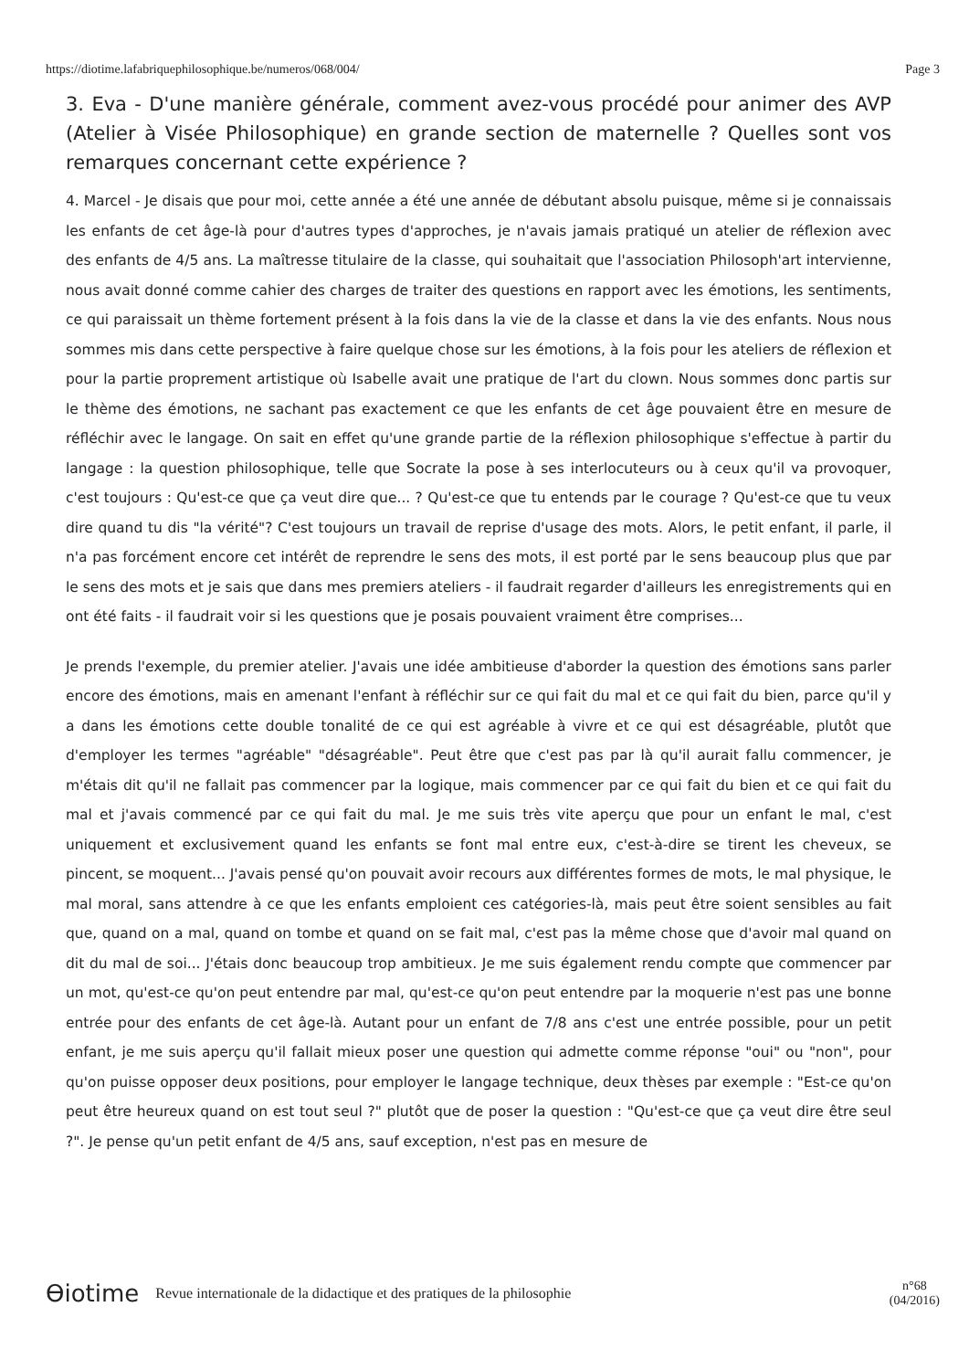https://diotime.lafabriquephilosophique.be/numeros/068/004/ Page 3
3. Eva - D'une manière générale, comment avez-vous procédé pour animer des AVP (Atelier à Visée Philosophique) en grande section de maternelle ? Quelles sont vos remarques concernant cette expérience ?
4. Marcel - Je disais que pour moi, cette année a été une année de débutant absolu puisque, même si je connaissais les enfants de cet âge-là pour d'autres types d'approches, je n'avais jamais pratiqué un atelier de réflexion avec des enfants de 4/5 ans. La maîtresse titulaire de la classe, qui souhaitait que l'association Philosoph'art intervienne, nous avait donné comme cahier des charges de traiter des questions en rapport avec les émotions, les sentiments, ce qui paraissait un thème fortement présent à la fois dans la vie de la classe et dans la vie des enfants. Nous nous sommes mis dans cette perspective à faire quelque chose sur les émotions, à la fois pour les ateliers de réflexion et pour la partie proprement artistique où Isabelle avait une pratique de l'art du clown. Nous sommes donc partis sur le thème des émotions, ne sachant pas exactement ce que les enfants de cet âge pouvaient être en mesure de réfléchir avec le langage. On sait en effet qu'une grande partie de la réflexion philosophique s'effectue à partir du langage : la question philosophique, telle que Socrate la pose à ses interlocuteurs ou à ceux qu'il va provoquer, c'est toujours : Qu'est-ce que ça veut dire que... ? Qu'est-ce que tu entends par le courage ? Qu'est-ce que tu veux dire quand tu dis "la vérité"? C'est toujours un travail de reprise d'usage des mots. Alors, le petit enfant, il parle, il n'a pas forcément encore cet intérêt de reprendre le sens des mots, il est porté par le sens beaucoup plus que par le sens des mots et je sais que dans mes premiers ateliers - il faudrait regarder d'ailleurs les enregistrements qui en ont été faits - il faudrait voir si les questions que je posais pouvaient vraiment être comprises...
Je prends l'exemple, du premier atelier. J'avais une idée ambitieuse d'aborder la question des émotions sans parler encore des émotions, mais en amenant l'enfant à réfléchir sur ce qui fait du mal et ce qui fait du bien, parce qu'il y a dans les émotions cette double tonalité de ce qui est agréable à vivre et ce qui est désagréable, plutôt que d'employer les termes "agréable" "désagréable". Peut être que c'est pas par là qu'il aurait fallu commencer, je m'étais dit qu'il ne fallait pas commencer par la logique, mais commencer par ce qui fait du bien et ce qui fait du mal et j'avais commencé par ce qui fait du mal. Je me suis très vite aperçu que pour un enfant le mal, c'est uniquement et exclusivement quand les enfants se font mal entre eux, c'est-à-dire se tirent les cheveux, se pincent, se moquent... J'avais pensé qu'on pouvait avoir recours aux différentes formes de mots, le mal physique, le mal moral, sans attendre à ce que les enfants emploient ces catégories-là, mais peut être soient sensibles au fait que, quand on a mal, quand on tombe et quand on se fait mal, c'est pas la même chose que d'avoir mal quand on dit du mal de soi... J'étais donc beaucoup trop ambitieux. Je me suis également rendu compte que commencer par un mot, qu'est-ce qu'on peut entendre par mal, qu'est-ce qu'on peut entendre par la moquerie n'est pas une bonne entrée pour des enfants de cet âge-là. Autant pour un enfant de 7/8 ans c'est une entrée possible, pour un petit enfant, je me suis aperçu qu'il fallait mieux poser une question qui admette comme réponse "oui" ou "non", pour qu'on puisse opposer deux positions, pour employer le langage technique, deux thèses par exemple : "Est-ce qu'on peut être heureux quand on est tout seul ?" plutôt que de poser la question : "Qu'est-ce que ça veut dire être seul ?". Je pense qu'un petit enfant de 4/5 ans, sauf exception, n'est pas en mesure de
Ɵiotime Revue internationale de la didactique et des pratiques de la philosophie n°68
(04/2016)